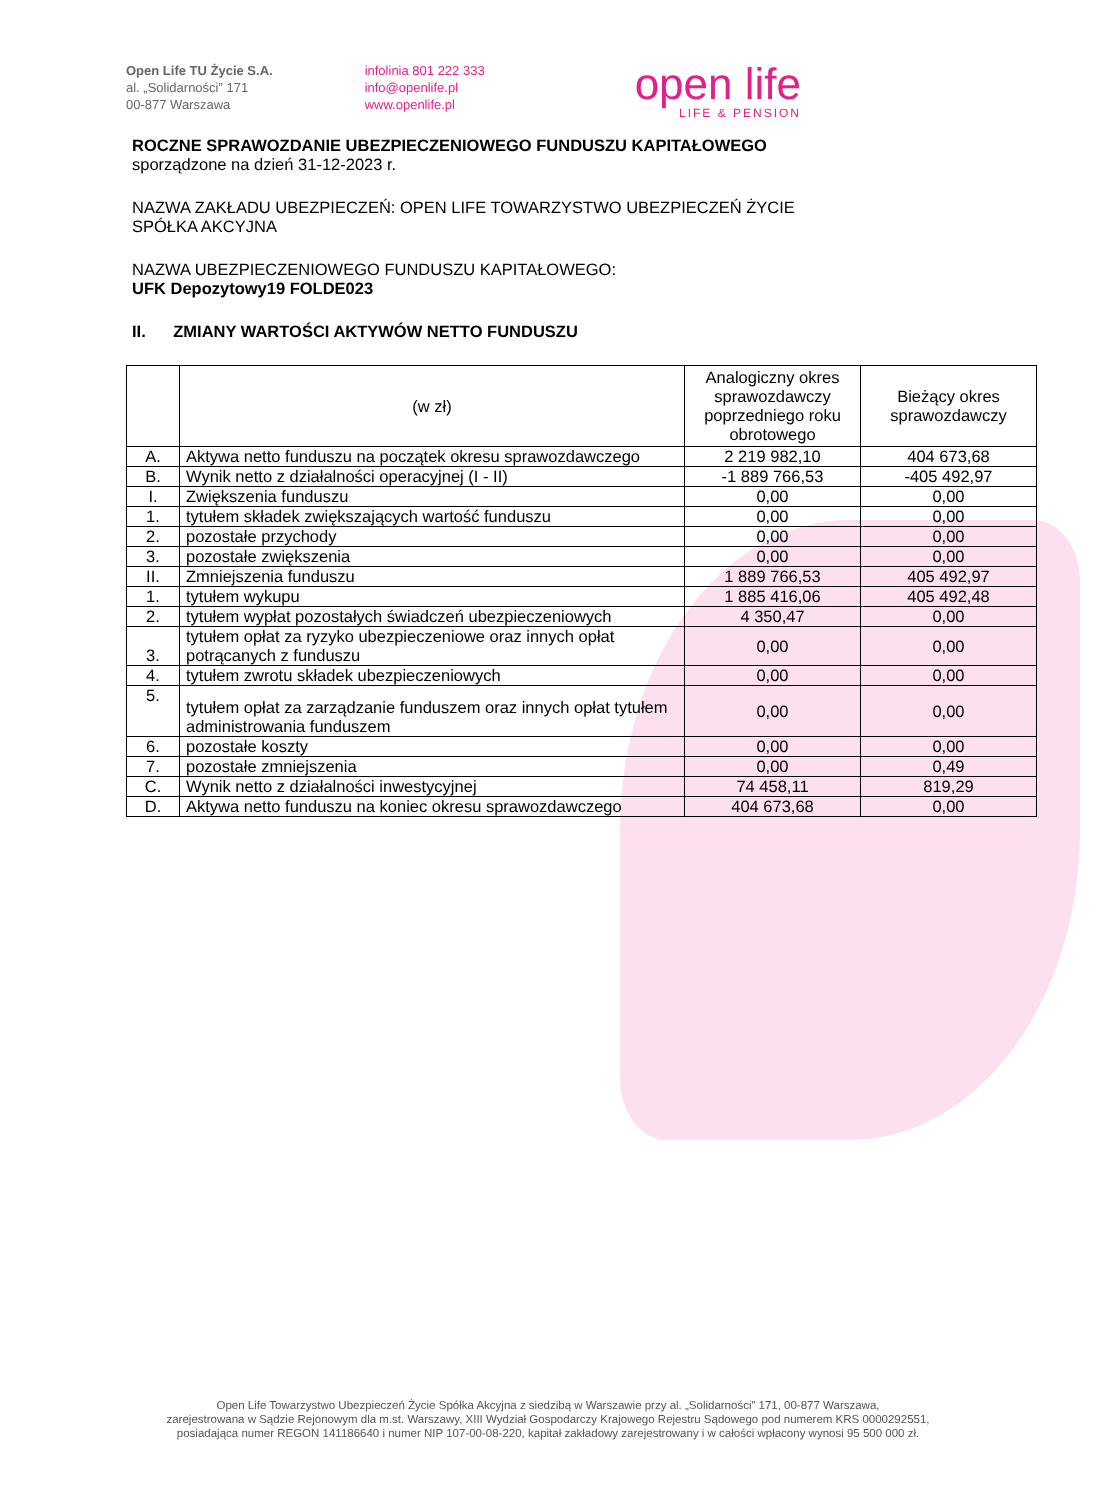Open Life TU Życie S.A.
al. „Solidarności” 171
00-877 Warszawa
infolinia 801 222 333
info@openlife.pl
www.openlife.pl
open life
LIFE & PENSION
ROCZNE SPRAWOZDANIE UBEZPIECZENIOWEGO FUNDUSZU KAPITAŁOWEGO
sporządzone na dzień 31-12-2023 r.
NAZWA ZAKŁADU UBEZPIECZEŃ: OPEN LIFE TOWARZYSTWO UBEZPIECZEŃ ŻYCIE
SPÓŁKA AKCYJNA
NAZWA UBEZPIECZENIOWEGO FUNDUSZU KAPITAŁOWEGO:
UFK Depozytowy19 FOLDE023
II. ZMIANY WARTOŚCI AKTYWÓW NETTO FUNDUSZU
| | (w zł) | Analogiczny okres sprawozdawczy poprzedniego roku obrotowego | Bieżący okres sprawozdawczy |
| --- | --- | --- | --- |
| A. | Aktywa netto funduszu na początek okresu sprawozdawczego | 2 219 982,10 | 404 673,68 |
| B. | Wynik netto z działalności operacyjnej (I - II) | -1 889 766,53 | -405 492,97 |
| I. | Zwiększenia funduszu | 0,00 | 0,00 |
| 1. | tytułem składek zwiększających wartość funduszu | 0,00 | 0,00 |
| 2. | pozostałe przychody | 0,00 | 0,00 |
| 3. | pozostałe zwiększenia | 0,00 | 0,00 |
| II. | Zmniejszenia funduszu | 1 889 766,53 | 405 492,97 |
| 1. | tytułem wykupu | 1 885 416,06 | 405 492,48 |
| 2. | tytułem wypłat pozostałych świadczeń ubezpieczeniowych | 4 350,47 | 0,00 |
| 3. | tytułem opłat za ryzyko ubezpieczeniowe oraz innych opłat potrącanych z funduszu | 0,00 | 0,00 |
| 4. | tytułem zwrotu składek ubezpieczeniowych | 0,00 | 0,00 |
| 5. | tytułem opłat za zarządzanie funduszem oraz innych opłat tytułem administrowania funduszem | 0,00 | 0,00 |
| 6. | pozostałe koszty | 0,00 | 0,00 |
| 7. | pozostałe zmniejszenia | 0,00 | 0,49 |
| C. | Wynik netto z działalności inwestycyjnej | 74 458,11 | 819,29 |
| D. | Aktywa netto funduszu na koniec okresu sprawozdawczego | 404 673,68 | 0,00 |
Open Life Towarzystwo Ubezpieczeń Życie Spółka Akcyjna z siedzibą w Warszawie przy al. „Solidarności” 171, 00-877 Warszawa,
zarejestrowana w Sądzie Rejonowym dla m.st. Warszawy, XIII Wydział Gospodarczy Krajowego Rejestru Sądowego pod numerem KRS 0000292551,
posiadająca numer REGON 141186640 i numer NIP 107-00-08-220, kapitał zakładowy zarejestrowany i w całości wpłacony wynosi 95 500 000 zł.